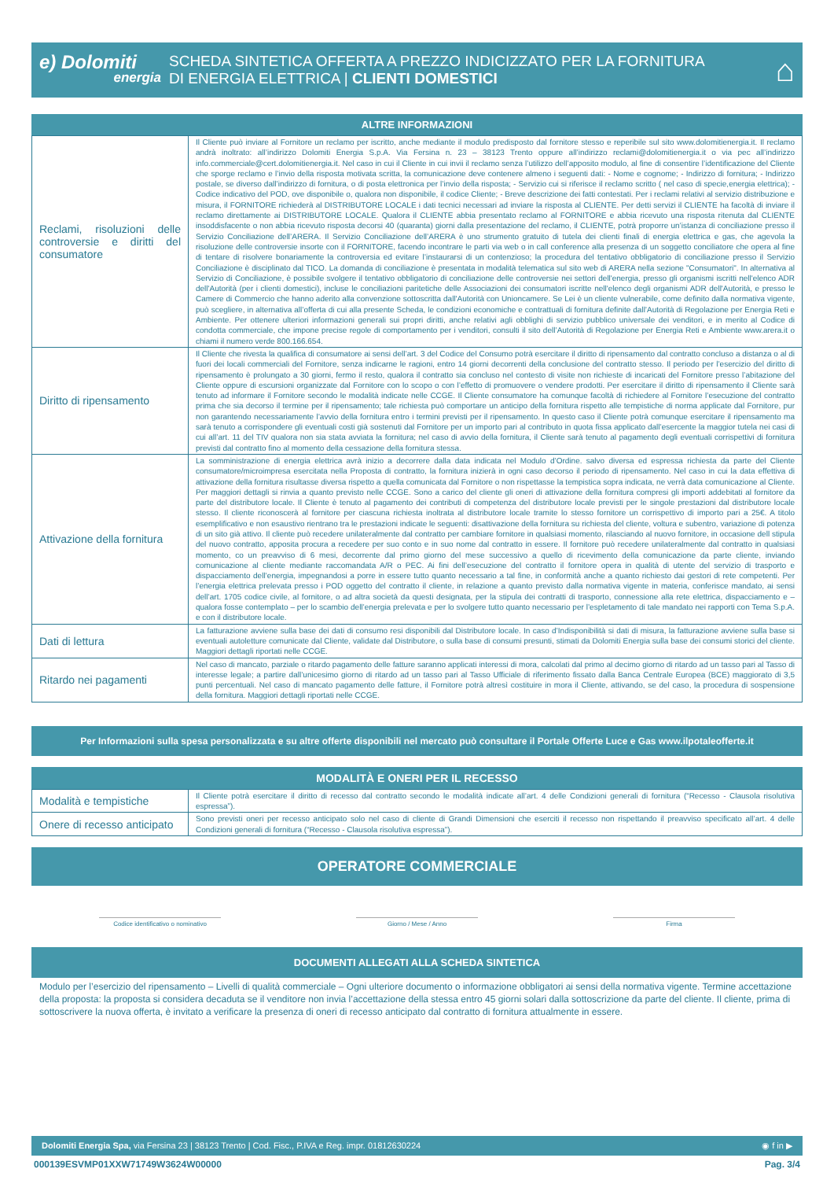e) Dolomiti
energia
SCHEDA SINTETICA OFFERTA A PREZZO INDICIZZATO PER LA FORNITURA
DI ENERGIA ELETTRICA | CLIENTI DOMESTICI
⌂
ALTRE INFORMAZIONI
| Reclami, risoluzioni delle controversie e diritti del consumatore | Il Cliente può inviare al Fornitore un reclamo per iscritto, anche mediante il modulo predisposto dal fornitore stesso e reperibile sul sito www.dolomitienergia.it. Il reclamo andrà inoltrato: all’indirizzo Dolomiti Energia S.p.A. Via Fersina n. 23 – 38123 Trento oppure all’indirizzo reclami@dolomitienergia.it o via pec all’indirizzo info.commerciale@cert.dolomitienergia.it. Nel caso in cui il Cliente in cui invii il reclamo senza l’utilizzo dell’apposito modulo, al fine di consentire l’identificazione del Cliente che sporge reclamo e l’invio della risposta motivata scritta, la comunicazione deve contenere almeno i seguenti dati: - Nome e cognome; - Indirizzo di fornitura; - Indirizzo postale, se diverso dall’indirizzo di fornitura, o di posta elettronica per l’invio della risposta; - Servizio cui si riferisce il reclamo scritto ( nel caso di specie,energia elettrica); - Codice indicativo del POD, ove disponibile o, qualora non disponibile, il codice Cliente; - Breve descrizione dei fatti contestati. Per i reclami relativi al servizio distribuzione e misura, il FORNITORE richiederà al DISTRIBUTORE LOCALE i dati tecnici necessari ad inviare la risposta al CLIENTE. Per detti servizi il CLIENTE ha facoltà di inviare il reclamo direttamente ai DISTRIBUTORE LOCALE. Qualora il CLIENTE abbia presentato reclamo al FORNITORE e abbia ricevuto una risposta ritenuta dal CLIENTE insoddisfacente o non abbia ricevuto risposta decorsi 40 (quaranta) giorni dalla presentazione del reclamo, il CLIENTE, potrà proporre un’istanza di conciliazione presso il Servizio Conciliazione dell’ARERA. Il Servizio Conciliazione dell’ARERA è uno strumento gratuito di tutela dei clienti finali di energia elettrica e gas, che agevola la risoluzione delle controversie insorte con il FORNITORE, facendo incontrare le parti via web o in call conference alla presenza di un soggetto conciliatore che opera al fine di tentare di risolvere bonariamente la controversia ed evitare l’instaurarsi di un contenzioso; la procedura del tentativo obbligatorio di conciliazione presso il Servizio Conciliazione è disciplinato dal TICO. La domanda di conciliazione è presentata in modalità telematica sul sito web di ARERA nella sezione "Consumatori". In alternativa al Servizio di Conciliazione, è possibile svolgere il tentativo obbligatorio di conciliazione delle controversie nei settori dell'energia, presso gli organismi iscritti nell'elenco ADR dell'Autorità (per i clienti domestici), incluse le conciliazioni paritetiche delle Associazioni dei consumatori iscritte nell'elenco degli organismi ADR dell'Autorità, e presso le Camere di Commercio che hanno aderito alla convenzione sottoscritta dall'Autorità con Unioncamere. Se Lei è un cliente vulnerabile, come definito dalla normativa vigente, può scegliere, in alternativa all’offerta di cui alla presente Scheda, le condizioni economiche e contrattuali di fornitura definite dall’Autorità di Regolazione per Energia Reti e Ambiente. Per ottenere ulteriori informazioni generali sui propri diritti, anche relativi agli obblighi di servizio pubblico universale dei venditori, e in merito al Codice di condotta commerciale, che impone precise regole di comportamento per i venditori, consulti il sito dell’Autorità di Regolazione per Energia Reti e Ambiente www.arera.it o chiami il numero verde 800.166.654. |
| Diritto di ripensamento | Il Cliente che rivesta la qualifica di consumatore ai sensi dell’art. 3 del Codice del Consumo potrà esercitare il diritto di ripensamento dal contratto concluso a distanza o al di fuori dei locali commerciali del Fornitore, senza indicarne le ragioni, entro 14 giorni decorrenti della conclusione del contratto stesso. Il periodo per l’esercizio del diritto di ripensamento è prolungato a 30 giorni, fermo il resto, qualora il contratto sia concluso nel contesto di visite non richieste di incaricati del Fornitore presso l’abitazione del Cliente oppure di escursioni organizzate dal Fornitore con lo scopo o con l’effetto di promuovere o vendere prodotti. Per esercitare il diritto di ripensamento il Cliente sarà tenuto ad informare il Fornitore secondo le modalità indicate nelle CCGE. Il Cliente consumatore ha comunque facoltà di richiedere al Fornitore l’esecuzione del contratto prima che sia decorso il termine per il ripensamento; tale richiesta può comportare un anticipo della fornitura rispetto alle tempistiche di norma applicate dal Fornitore, pur non garantendo necessariamente l’avvio della fornitura entro i termini previsti per il ripensamento. In questo caso il Cliente potrà comunque esercitare il ripensamento ma sarà tenuto a corrispondere gli eventuali costi già sostenuti dal Fornitore per un importo pari al contributo in quota fissa applicato dall’esercente la maggior tutela nei casi di cui all’art. 11 del TIV qualora non sia stata avviata la fornitura; nel caso di avvio della fornitura, il Cliente sarà tenuto al pagamento degli eventuali corrispettivi di fornitura previsti dal contratto fino al momento della cessazione della fornitura stessa. |
| Attivazione della fornitura | La somministrazione di energia elettrica avrà inizio a decorrere dalla data indicata nel Modulo d’Ordine. salvo diversa ed espressa richiesta da parte del Cliente consumatore/microimpresa esercitata nella Proposta di contratto, la fornitura inizierà in ogni caso decorso il periodo di ripensamento. Nel caso in cui la data effettiva di attivazione della fornitura risultasse diversa rispetto a quella comunicata dal Fornitore o non rispettasse la tempistica sopra indicata, ne verrà data comunicazione al Cliente. Per maggiori dettagli si rinvia a quanto previsto nelle CCGE. Sono a carico del cliente gli oneri di attivazione della fornitura compresi gli importi addebitati al fornitore da parte del distributore locale. Il Cliente è tenuto al pagamento dei contributi di competenza del distributore locale previsti per le singole prestazioni dal distributore locale stesso. Il cliente riconoscerà al fornitore per ciascuna richiesta inoltrata al distributore locale tramite lo stesso fornitore un corrispettivo di importo pari a 25€. A titolo esemplificativo e non esaustivo rientrano tra le prestazioni indicate le seguenti: disattivazione della fornitura su richiesta del cliente, voltura e subentro, variazione di potenza di un sito già attivo. Il cliente può recedere unilateralmente dal contratto per cambiare fornitore in qualsiasi momento, rilasciando al nuovo fornitore, in occasione dell stipula del nuovo contratto, apposita procura a recedere per suo conto e in suo nome dal contratto in essere. Il fornitore può recedere unilateralmente dal contratto in qualsiasi momento, co un preavviso di 6 mesi, decorrente dal primo giorno del mese successivo a quello di ricevimento della comunicazione da parte cliente, inviando comunicazione al cliente mediante raccomandata A/R o PEC. Ai fini dell’esecuzione del contratto il fornitore opera in qualità di utente del servizio di trasporto e dispacciamento dell’energia, impegnandosi a porre in essere tutto quanto necessario a tal fine, in conformità anche a quanto richiesto dai gestori di rete competenti. Per l’energia elettrica prelevata presso i POD oggetto del contratto il cliente, in relazione a quanto previsto dalla normativa vigente in materia, conferisce mandato, ai sensi dell’art. 1705 codice civile, al fornitore, o ad altra società da questi designata, per la stipula dei contratti di trasporto, connessione alla rete elettrica, dispacciamento e – qualora fosse contemplato – per lo scambio dell’energia prelevata e per lo svolgere tutto quanto necessario per l’espletamento di tale mandato nei rapporti con Tema S.p.A. e con il distributore locale. |
| Dati di lettura | La fatturazione avviene sulla base dei dati di consumo resi disponibili dal Distributore locale. In caso d’Indisponibilità si dati di misura, la fatturazione avviene sulla base si eventuali autoletture comunicate dal Cliente, validate dal Distributore, o sulla base di consumi presunti, stimati da Dolomiti Energia sulla base dei consumi storici del cliente. Maggiori dettagli riportati nelle CCGE. |
| Ritardo nei pagamenti | Nel caso di mancato, parziale o ritardo pagamento delle fatture saranno applicati interessi di mora, calcolati dal primo al decimo giorno di ritardo ad un tasso pari al Tasso di interesse legale; a partire dall’unicesimo giorno di ritardo ad un tasso pari al Tasso Ufficiale di riferimento fissato dalla Banca Centrale Europea (BCE) maggiorato di 3,5 punti percentuali. Nel caso di mancato pagamento delle fatture, il Fornitore potrà altresì costituire in mora il Cliente, attivando, se del caso, la procedura di sospensione della fornitura. Maggiori dettagli riportati nelle CCGE. |
Per Informazioni sulla spesa personalizzata e su altre offerte disponibili nel mercato può consultare il Portale Offerte Luce e Gas www.ilpotaleofferte.it
MODALITÀ E ONERI PER IL RECESSO
| Modalità e tempistiche | Il Cliente potrà esercitare il diritto di recesso dal contratto secondo le modalità indicate all’art. 4 delle Condizioni generali di fornitura (“Recesso - Clausola risolutiva espressa”). |
| Onere di recesso anticipato | Sono previsti oneri per recesso anticipato solo nel caso di cliente di Grandi Dimensioni che eserciti il recesso non rispettando il preavviso specificato all’art. 4 delle Condizioni generali di fornitura (“Recesso - Clausola risolutiva espressa”). |
OPERATORE COMMERCIALE
Codice identificativo o nominativo
Giorno / Mese / Anno Firma
DOCUMENTI ALLEGATI ALLA SCHEDA SINTETICA
Modulo per l’esercizio del ripensamento – Livelli di qualità commerciale – Ogni ulteriore documento o informazione obbligatori ai sensi della normativa vigente. Termine accettazione della proposta: la proposta si considera decaduta se il venditore non invia l’accettazione della stessa entro 45 giorni solari dalla sottoscrizione da parte del cliente. Il cliente, prima di sottoscrivere la nuova offerta, è invitato a verificare la presenza di oneri di recesso anticipato dal contratto di fornitura attualmente in essere.
Dolomiti Energia Spa, via Fersina 23 | 38123 Trento | Cod. Fisc., P.IVA e Reg. impr. 01812630224 ◉ f in ▶
000139ESVMP01XXW71749W3624W00000 Pag. 3/4